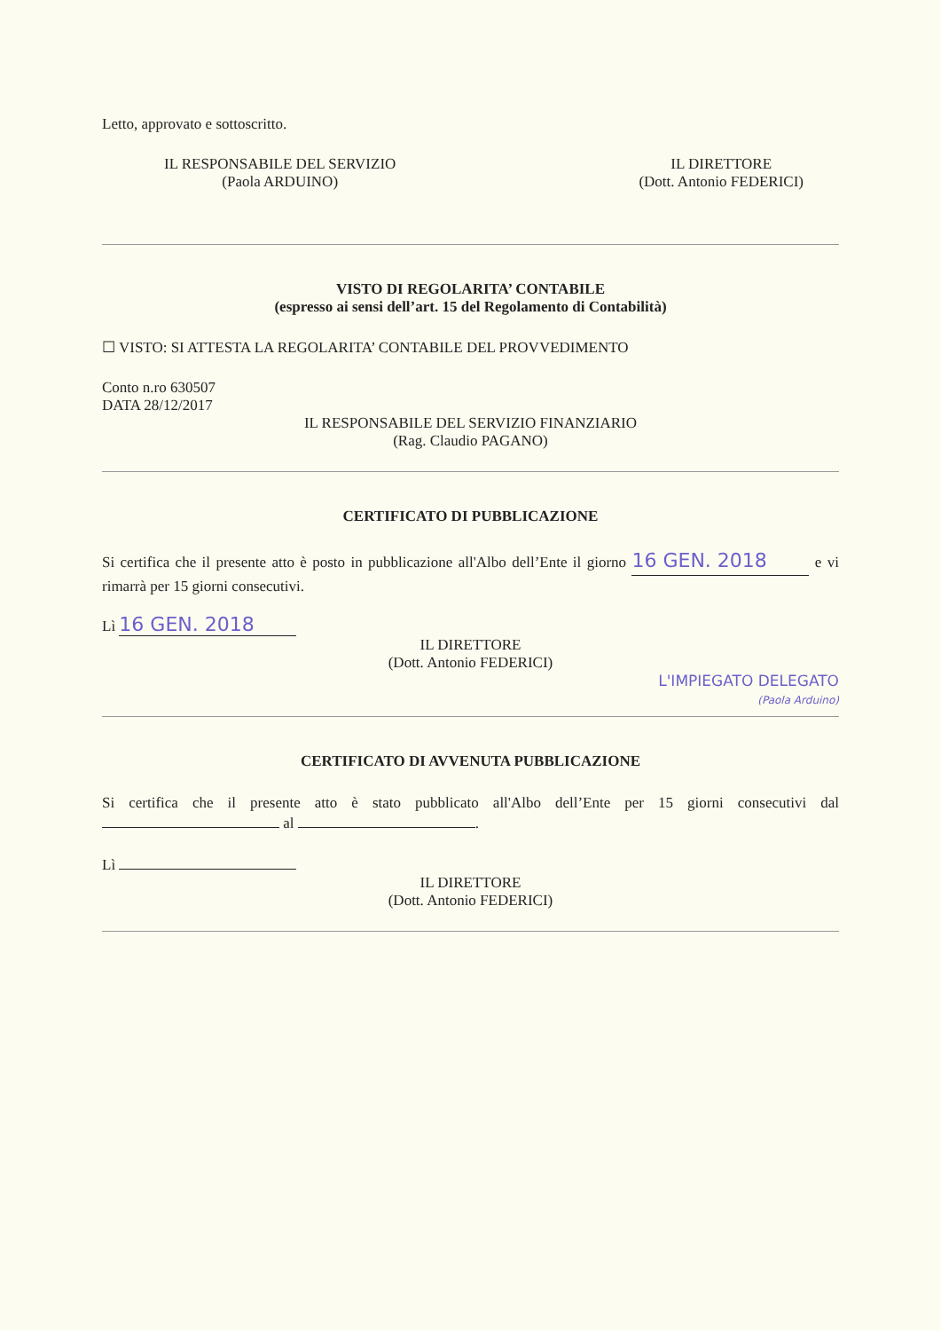Letto, approvato e sottoscritto.
IL RESPONSABILE DEL SERVIZIO
(Paola ARDUINO)
IL DIRETTORE
(Dott. Antonio FEDERICI)
VISTO DI REGOLARITA’ CONTABILE
(espresso ai sensi dell’art. 15 del Regolamento di Contabilità)
☐ VISTO: SI ATTESTA LA REGOLARITA’ CONTABILE DEL PROVVEDIMENTO
Conto n.ro 630507
DATA 28/12/2017
IL RESPONSABILE DEL SERVIZIO FINANZIARIO
(Rag. Claudio PAGANO)
CERTIFICATO DI PUBBLICAZIONE
Si certifica che il presente atto è posto in pubblicazione all'Albo dell’Ente il giorno 16 GEN. 2018 e vi rimarrà per 15 giorni consecutivi.
Lì 16 GEN. 2018
IL DIRETTORE
(Dott. Antonio FEDERICI)
L'IMPIEGATO DELEGATO
(Paola Arduino)
CERTIFICATO DI AVVENUTA PUBBLICAZIONE
Si certifica che il presente atto è stato pubblicato all'Albo dell’Ente per 15 giorni consecutivi dal al .
Lì
IL DIRETTORE
(Dott. Antonio FEDERICI)